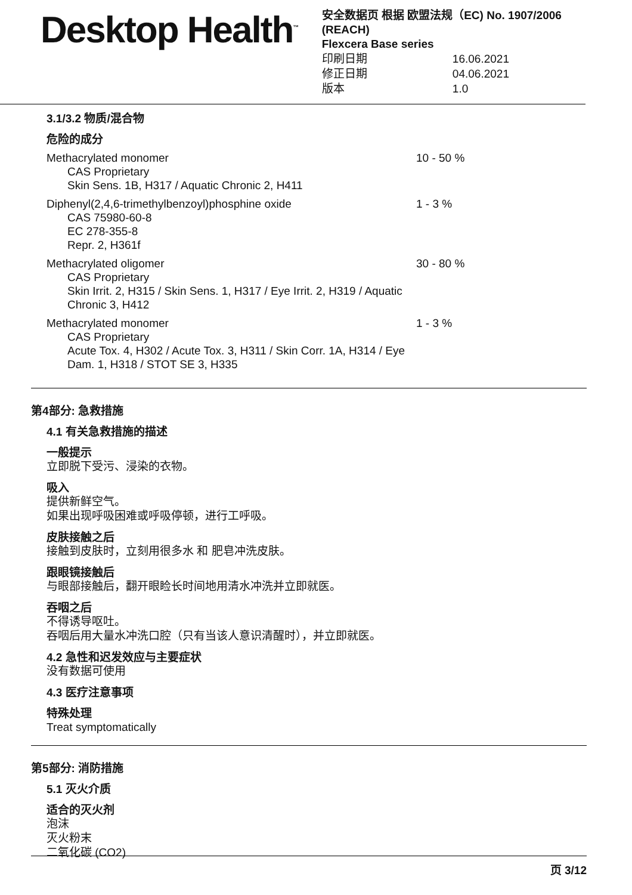Desktop Health<sup>™</sup>
安全数据页 根据 欧盟法规（EC) No. 1907/2006 (REACH)
Flexcera Base series
| 印刷日期 | 16.06.2021 |
| 修正日期 | 04.06.2021 |
| 版本 | 1.0 |
3.1/3.2 物质/混合物
危险的成分
Methacrylated monomer
CAS Proprietary
Skin Sens. 1B, H317 / Aquatic Chronic 2, H411
10 - 50 %
Diphenyl(2,4,6-trimethylbenzoyl)phosphine oxide
CAS 75980-60-8
EC 278-355-8
Repr. 2, H361f
1 - 3 %
Methacrylated oligomer
CAS Proprietary
Skin Irrit. 2, H315 / Skin Sens. 1, H317 / Eye Irrit. 2, H319 / Aquatic Chronic 3, H412
30 - 80 %
Methacrylated monomer
CAS Proprietary
Acute Tox. 4, H302 / Acute Tox. 3, H311 / Skin Corr. 1A, H314 / Eye Dam. 1, H318 / STOT SE 3, H335
1 - 3 %
第4部分: 急救措施
4.1 有关急救措施的描述
一般提示
立即脱下受污、浸染的衣物。
吸入
提供新鲜空气。
如果出现呼吸困难或呼吸停顿，进行工呼吸。
皮肤接触之后
接触到皮肤时，立刻用很多水 和 肥皂冲洗皮肤。
跟眼镜接触后
与眼部接触后，翻开眼睑长时间地用清水冲洗并立即就医。
吞咽之后
不得诱导呕吐。
吞咽后用大量水冲洗口腔（只有当该人意识清醒时），并立即就医。
4.2 急性和迟发效应与主要症状
没有数据可使用
4.3 医疗注意事项
特殊处理
Treat symptomatically
第5部分: 消防措施
5.1 灭火介质
适合的灭火剂
泡沫
灭火粉末
二氧化碳 (CO2)
页 3/12